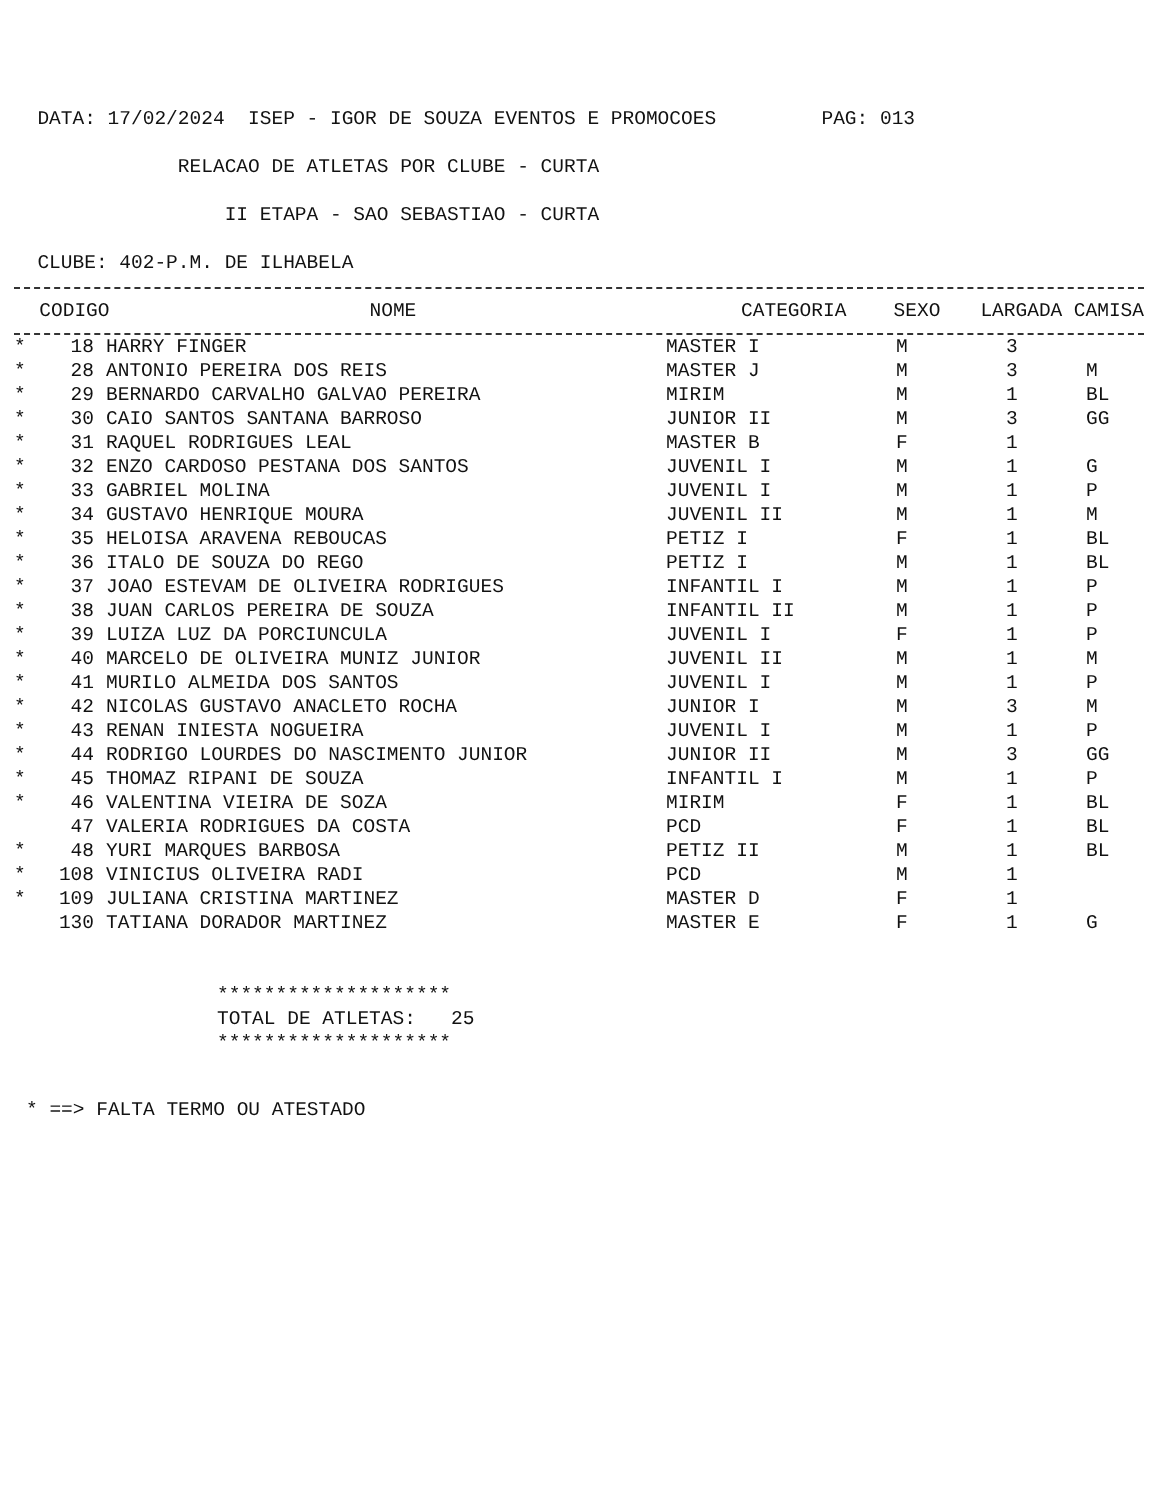DATA: 17/02/2024 ISEP - IGOR DE SOUZA EVENTOS E PROMOCOES PAG: 013
RELACAO DE ATLETAS POR CLUBE - CURTA
II ETAPA - SAO SEBASTIAO - CURTA
CLUBE: 402-P.M. DE ILHABELA
| | CODIGO | NOME | CATEGORIA | SEXO | LARGADA | CAMISA |
| --- | --- | --- | --- | --- | --- | --- |
| * | 18 | HARRY FINGER | MASTER I | M | 3 | |
| * | 28 | ANTONIO PEREIRA DOS REIS | MASTER J | M | 3 | M |
| * | 29 | BERNARDO CARVALHO GALVAO PEREIRA | MIRIM | M | 1 | BL |
| * | 30 | CAIO SANTOS SANTANA BARROSO | JUNIOR II | M | 3 | GG |
| * | 31 | RAQUEL RODRIGUES LEAL | MASTER B | F | 1 | |
| * | 32 | ENZO CARDOSO PESTANA DOS SANTOS | JUVENIL I | M | 1 | G |
| * | 33 | GABRIEL MOLINA | JUVENIL I | M | 1 | P |
| * | 34 | GUSTAVO HENRIQUE MOURA | JUVENIL II | M | 1 | M |
| * | 35 | HELOISA ARAVENA REBOUCAS | PETIZ I | F | 1 | BL |
| * | 36 | ITALO DE SOUZA DO REGO | PETIZ I | M | 1 | BL |
| * | 37 | JOAO ESTEVAM DE OLIVEIRA RODRIGUES | INFANTIL I | M | 1 | P |
| * | 38 | JUAN CARLOS PEREIRA DE SOUZA | INFANTIL II | M | 1 | P |
| * | 39 | LUIZA LUZ DA PORCIUNCULA | JUVENIL I | F | 1 | P |
| * | 40 | MARCELO DE OLIVEIRA MUNIZ JUNIOR | JUVENIL II | M | 1 | M |
| * | 41 | MURILO ALMEIDA DOS SANTOS | JUVENIL I | M | 1 | P |
| * | 42 | NICOLAS GUSTAVO ANACLETO ROCHA | JUNIOR I | M | 3 | M |
| * | 43 | RENAN INIESTA NOGUEIRA | JUVENIL I | M | 1 | P |
| * | 44 | RODRIGO LOURDES DO NASCIMENTO JUNIOR | JUNIOR II | M | 3 | GG |
| * | 45 | THOMAZ RIPANI DE SOUZA | INFANTIL I | M | 1 | P |
| * | 46 | VALENTINA VIEIRA DE SOZA | MIRIM | F | 1 | BL |
| | 47 | VALERIA RODRIGUES DA COSTA | PCD | F | 1 | BL |
| * | 48 | YURI MARQUES BARBOSA | PETIZ II | M | 1 | BL |
| * | 108 | VINICIUS OLIVEIRA RADI | PCD | M | 1 | |
| * | 109 | JULIANA CRISTINA MARTINEZ | MASTER D | F | 1 | |
| | 130 | TATIANA DORADOR MARTINEZ | MASTER E | F | 1 | G |
******************** TOTAL DE ATLETAS: 25 ********************
* ==> FALTA TERMO OU ATESTADO